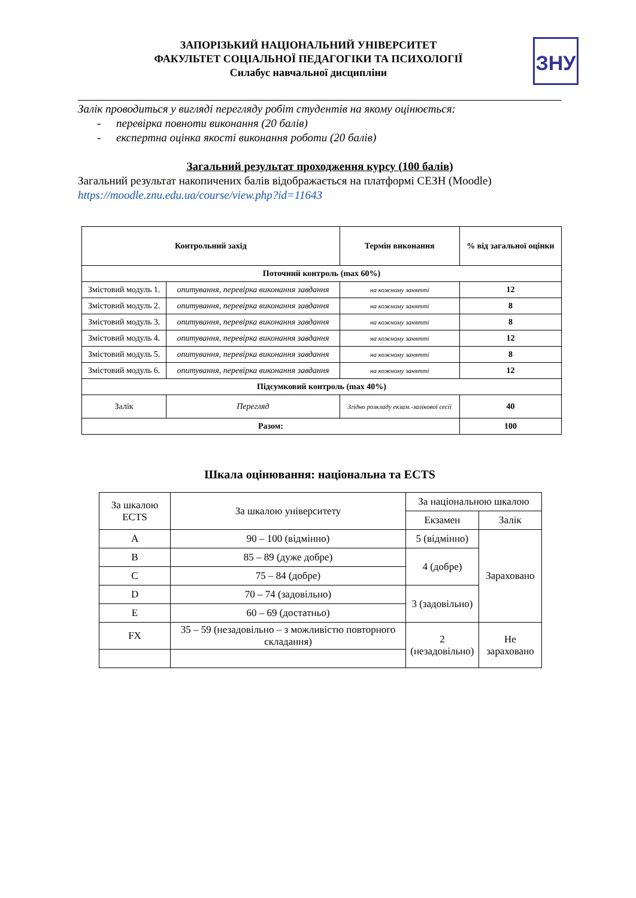ЗАПОРІЗЬКИЙ НАЦІОНАЛЬНИЙ УНІВЕРСИТЕТ
ФАКУЛЬТЕТ СОЦІАЛЬНОЇ ПЕДАГОГІКИ ТА ПСИХОЛОГІЇ
Силабус навчальної дисципліни
ЗНУ
Залік проводиться у вигляді перегляду робіт студентів на якому оцінюється:
- перевірка повноти виконання (20 балів)
- експертна оцінка якості виконання роботи (20 балів)
Загальний результат проходження курсу (100 балів)
Загальний результат накопичених балів відображається на платформі СЕЗН (Moodle)
https://moodle.znu.edu.ua/course/view.php?id=11643
| Контрольний захід | | Термін виконання | % від загальної оцінки |
| --- | --- | --- | --- |
| Поточний контроль (max 60%) | | | |
| Змістовий модуль 1. | опитування, перевірка виконання завдання | на кожному занятті | 12 |
| Змістовий модуль 2. | опитування, перевірка виконання завдання | на кожному занятті | 8 |
| Змістовий модуль 3. | опитування, перевірка виконання завдання | на кожному занятті | 8 |
| Змістовий модуль 4. | опитування, перевірка виконання завдання | на кожному занятті | 12 |
| Змістовий модуль 5. | опитування, перевірка виконання завдання | на кожному занятті | 8 |
| Змістовий модуль 6. | опитування, перевірка виконання завдання | на кожному занятті | 12 |
| Підсумковий контроль (max 40%) | | | |
| Залік | Перегляд | Згідно розкладу екзам.-залікової сесії | 40 |
| Разом: | | | 100 |
Шкала оцінювання: національна та ECTS
| За шкалою ECTS | За шкалою університету | За національною шкалою | |
| | | Екзамен | Залік |
| A | 90 – 100 (відмінно) | 5 (відмінно) | Зараховано |
| B | 85 – 89 (дуже добре) | 4 (добре) | |
| C | 75 – 84 (добре) | | |
| D | 70 – 74 (задовільно) | 3 (задовільно) | |
| E | 60 – 69 (достатньо) | | |
| FX | 35 – 59 (незадовільно – з можливістю повторного складання) | 2 (незадовільно) | Не зараховано |